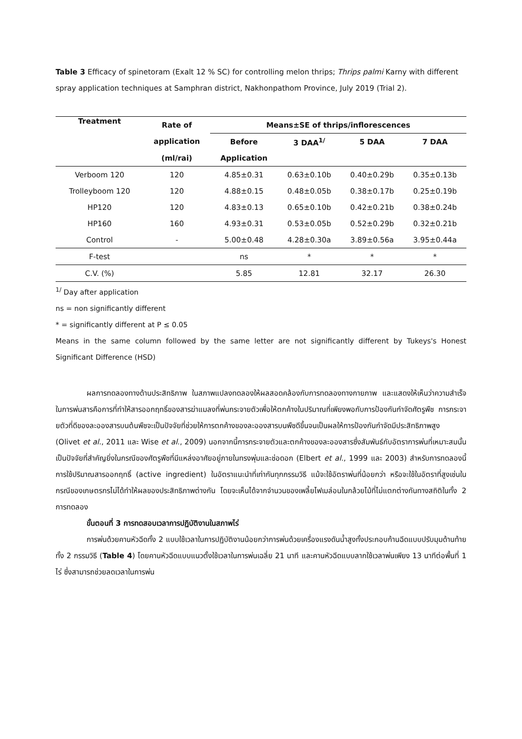Table 3 Efficacy of spinetoram (Exalt 12 % SC) for controlling melon thrips; Thrips palmi Karny with different spray application techniques at Samphran district, Nakhonpathom Province, July 2019 (Trial 2).
| Treatment | Rate of | Means±SE of thrips/inflorescences | | | |
| --- | --- | --- | --- | --- | --- |
| | application | Before | 3 DAA<sup>1/</sup> | 5 DAA | 7 DAA |
| | (ml/rai) | Application | | | |
| Verboom 120 | 120 | 4.85±0.31 | 0.63±0.10b | 0.40±0.29b | 0.35±0.13b |
| Trolleyboom 120 | 120 | 4.88±0.15 | 0.48±0.05b | 0.38±0.17b | 0.25±0.19b |
| HP120 | 120 | 4.83±0.13 | 0.65±0.10b | 0.42±0.21b | 0.38±0.24b |
| HP160 | 160 | 4.93±0.31 | 0.53±0.05b | 0.52±0.29b | 0.32±0.21b |
| Control | - | 5.00±0.48 | 4.28±0.30a | 3.89±0.56a | 3.95±0.44a |
| F-test | | ns | * | * | * |
| C.V. (%) | | 5.85 | 12.81 | 32.17 | 26.30 |
<sup>1/</sup> Day after application
ns = non significantly different
* = significantly different at P ≤ 0.05
Means in the same column followed by the same letter are not significantly different by Tukeys's Honest Significant Difference (HSD)
ผลการทดลองทางด้านประสิทธิภาพ ในสภาพแปลงทดลองให้ผลสอดคล้องกับการทดลองทางกายภาพ และแสดงให้เห็นว่าความสำเร็จในการพ่นสารคือการที่ทำให้สารออกฤทธิ์ของสารฆ่าแมลงที่พ่นกระจายตัวเพื่อให้ตกค้างในปริมาณที่เพียงพอกับการป้องกันกำจัดศัตรูพืช การกระจายตัวที่ดีของละอองสารบนต้นพืชจะเป็นปัจจัยที่ช่วยให้การตกค้างของละอองสารบนพืชดีขึ้นจนเป็นผลให้การป้องกันกำจัดมีประสิทธิภาพสูง (Olivet et al., 2011 และ Wise et al., 2009) นอกจากนี้การกระจายตัวและตกค้างของละอองสารซึ่งสัมพันธ์กับอัตราการพ่นที่เหมาะสมนั้นเป็นปัจจัยที่สำคัญยิ่งในกรณีของศัตรูพืชที่มีแหล่งอาศัยอยู่ภายในทรงพุ่มและช่อดอก (Elbert et al., 1999 และ 2003) สำหรับการทดลองนี้การใช้ปริมาณสารออกฤทธิ์ (active ingredient) ในอัตราแนะนำที่เท่ากันทุกกรรมวิธี แม้จะใช้อัตราพ่นที่น้อยกว่า หรือจะใช้ในอัตราที่สูงเช่นในกรณีของเกษตรกรไม่ได้ทำให้ผลของประสิทธิภาพต่างกัน โดยจะเห็นได้จากจำนวนของเพลี้ยไฟเมล่อนในกล้วยไม้ที่ไม่แตกต่างกันทางสถิติในทั้ง 2 การทดลอง
ขั้นตอนที่ 3 การทดสอบเวลาการปฏิบัติงานในสภาพไร่
การพ่นด้วยคานหัวฉีดทั้ง 2 แบบใช้เวลาในการปฏิบัติงานน้อยกว่าการพ่นด้วยเครื่องแรงดันน้ำสูงทั้งประกอบก้านฉีดแบบปรับมุมด้านท้ายทั้ง 2 กรรมวิธี (Table 4) โดยคานหัวฉีดแบบแนวตั้งใช้เวลาในการพ่นเฉลี่ย 21 นาที และคานหัวฉีดแบบลากใช้เวลาพ่นเพียง 13 นาทีต่อพื้นที่ 1 ไร่ ซึ่งสามารถช่วยลดเวลาในการพ่น